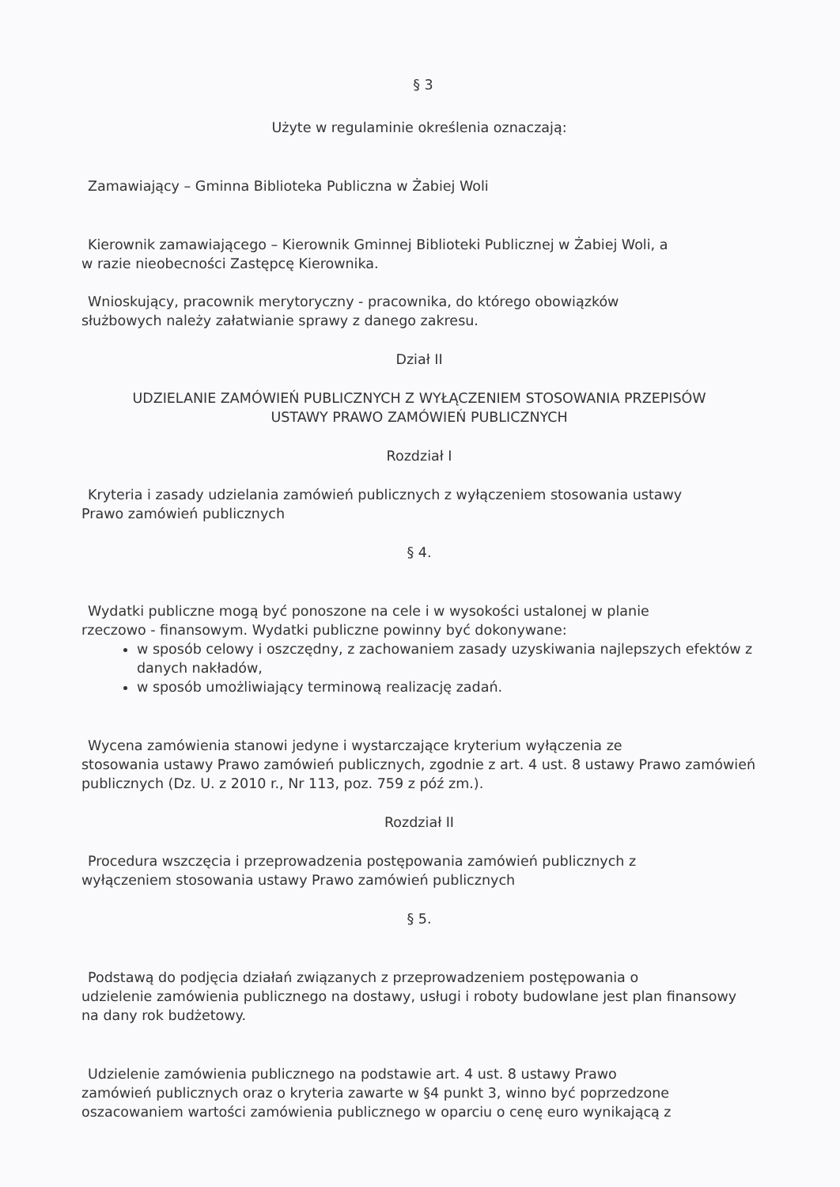§ 3
Użyte w regulaminie określenia oznaczają:
Zamawiający – Gminna Biblioteka Publiczna w Żabiej Woli
Kierownik zamawiającego – Kierownik Gminnej Biblioteki Publicznej w Żabiej Woli, a
w razie nieobecności Zastępcę Kierownika.
Wnioskujący, pracownik merytoryczny - pracownika, do którego obowiązków
służbowych należy załatwianie sprawy z danego zakresu.
Dział II
UDZIELANIE ZAMÓWIEŃ PUBLICZNYCH Z WYŁĄCZENIEM STOSOWANIA PRZEPISÓW
USTAWY PRAWO ZAMÓWIEŃ PUBLICZNYCH
Rozdział I
Kryteria i zasady udzielania zamówień publicznych z wyłączeniem stosowania ustawy
Prawo zamówień publicznych
§ 4.
Wydatki publiczne mogą być ponoszone na cele i w wysokości ustalonej w planie
rzeczowo - finansowym. Wydatki publiczne powinny być dokonywane:
w sposób celowy i oszczędny, z zachowaniem zasady uzyskiwania najlepszych efektów z danych nakładów,
w sposób umożliwiający terminową realizację zadań.
Wycena zamówienia stanowi jedyne i wystarczające kryterium wyłączenia ze
stosowania ustawy Prawo zamówień publicznych, zgodnie z art. 4 ust. 8 ustawy Prawo zamówień publicznych (Dz. U. z 2010 r., Nr 113, poz. 759 z póź zm.).
Rozdział II
Procedura wszczęcia i przeprowadzenia postępowania zamówień publicznych z
wyłączeniem stosowania ustawy Prawo zamówień publicznych
§ 5.
Podstawą do podjęcia działań związanych z przeprowadzeniem postępowania o
udzielenie zamówienia publicznego na dostawy, usługi i roboty budowlane jest plan finansowy na dany rok budżetowy.
Udzielenie zamówienia publicznego na podstawie art. 4 ust. 8 ustawy Prawo
zamówień publicznych oraz o kryteria zawarte w §4 punkt 3, winno być poprzedzone oszacowaniem wartości zamówienia publicznego w oparciu o cenę euro wynikającą z